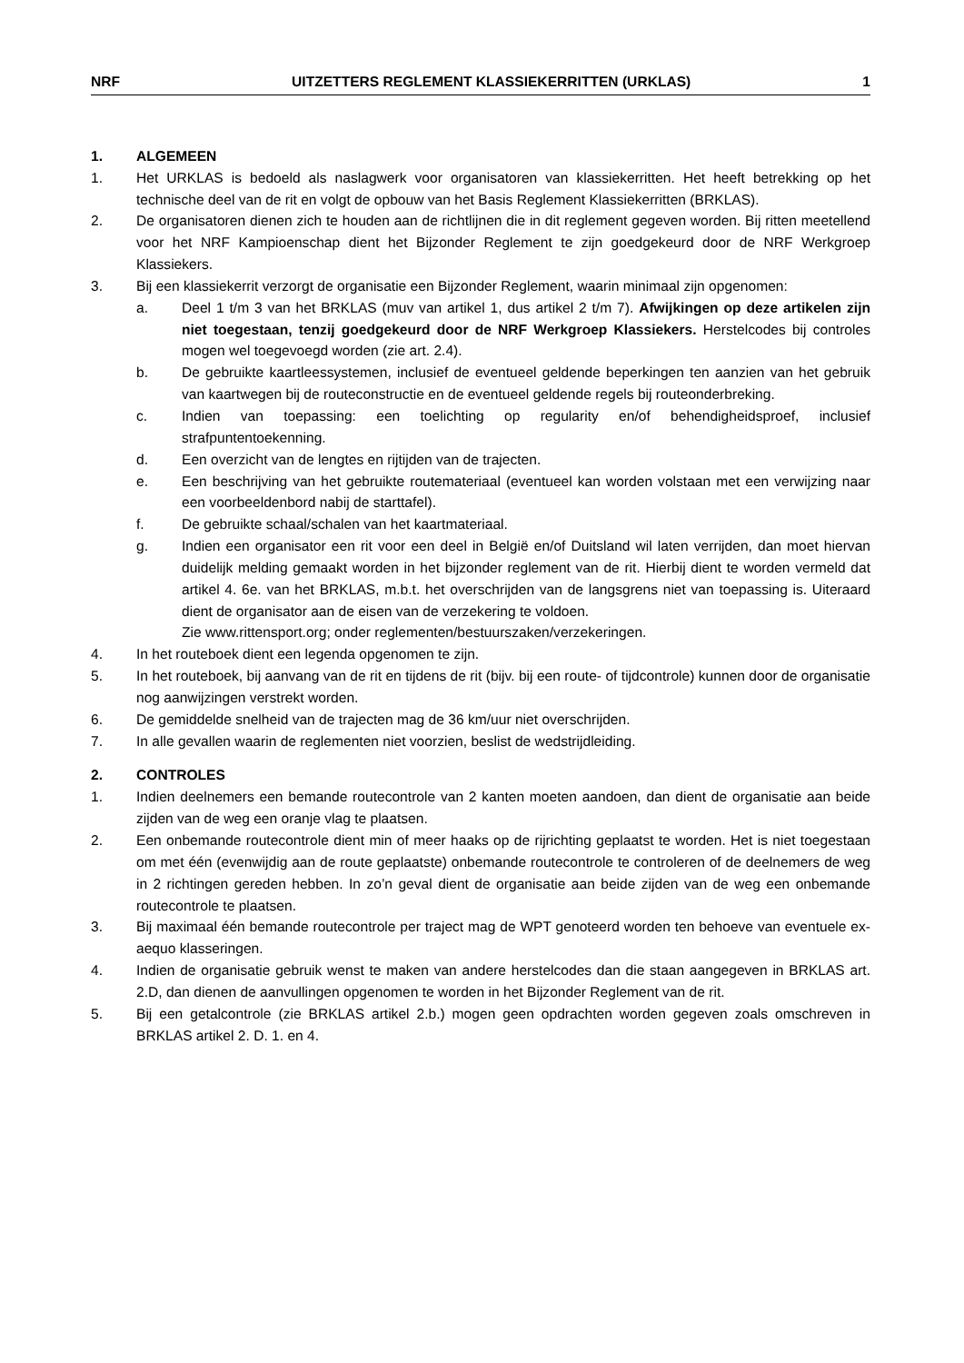NRF UITZETTERS REGLEMENT KLASSIEKERRITTEN (URKLAS) 1
1. ALGEMEEN
1. Het URKLAS is bedoeld als naslagwerk voor organisatoren van klassiekerritten. Het heeft betrekking op het technische deel van de rit en volgt de opbouw van het Basis Reglement Klassiekerritten (BRKLAS).
2. De organisatoren dienen zich te houden aan de richtlijnen die in dit reglement gegeven worden. Bij ritten meetellend voor het NRF Kampioenschap dient het Bijzonder Reglement te zijn goedgekeurd door de NRF Werkgroep Klassiekers.
3. Bij een klassiekerrit verzorgt de organisatie een Bijzonder Reglement, waarin minimaal zijn opgenomen:
a. Deel 1 t/m 3 van het BRKLAS (muv van artikel 1, dus artikel 2 t/m 7). Afwijkingen op deze artikelen zijn niet toegestaan, tenzij goedgekeurd door de NRF Werkgroep Klassiekers. Herstelcodes bij controles mogen wel toegevoegd worden (zie art. 2.4).
b. De gebruikte kaartleessystemen, inclusief de eventueel geldende beperkingen ten aanzien van het gebruik van kaartwegen bij de routeconstructie en de eventueel geldende regels bij routeonderbreking.
c. Indien van toepassing: een toelichting op regularity en/of behendigheidsproef, inclusief strafpuntentoekenning.
d. Een overzicht van de lengtes en rijtijden van de trajecten.
e. Een beschrijving van het gebruikte routemateriaal (eventueel kan worden volstaan met een verwijzing naar een voorbeeldenbord nabij de starttafel).
f. De gebruikte schaal/schalen van het kaartmateriaal.
g. Indien een organisator een rit voor een deel in België en/of Duitsland wil laten verrijden, dan moet hiervan duidelijk melding gemaakt worden in het bijzonder reglement van de rit. Hierbij dient te worden vermeld dat artikel 4. 6e. van het BRKLAS, m.b.t. het overschrijden van de langsgrens niet van toepassing is. Uiteraard dient de organisator aan de eisen van de verzekering te voldoen.
Zie www.rittensport.org; onder reglementen/bestuurszaken/verzekeringen.
4. In het routeboek dient een legenda opgenomen te zijn.
5. In het routeboek, bij aanvang van de rit en tijdens de rit (bijv. bij een route- of tijdcontrole) kunnen door de organisatie nog aanwijzingen verstrekt worden.
6. De gemiddelde snelheid van de trajecten mag de 36 km/uur niet overschrijden.
7. In alle gevallen waarin de reglementen niet voorzien, beslist de wedstrijdleiding.
2. CONTROLES
1. Indien deelnemers een bemande routecontrole van 2 kanten moeten aandoen, dan dient de organisatie aan beide zijden van de weg een oranje vlag te plaatsen.
2. Een onbemande routecontrole dient min of meer haaks op de rijrichting geplaatst te worden. Het is niet toegestaan om met één (evenwijdig aan de route geplaatste) onbemande routecontrole te controleren of de deelnemers de weg in 2 richtingen gereden hebben. In zo’n geval dient de organisatie aan beide zijden van de weg een onbemande routecontrole te plaatsen.
3. Bij maximaal één bemande routecontrole per traject mag de WPT genoteerd worden ten behoeve van eventuele ex-aequo klasseringen.
4. Indien de organisatie gebruik wenst te maken van andere herstelcodes dan die staan aangegeven in BRKLAS art. 2.D, dan dienen de aanvullingen opgenomen te worden in het Bijzonder Reglement van de rit.
5. Bij een getalcontrole (zie BRKLAS artikel 2.b.) mogen geen opdrachten worden gegeven zoals omschreven in BRKLAS artikel 2. D. 1. en 4.